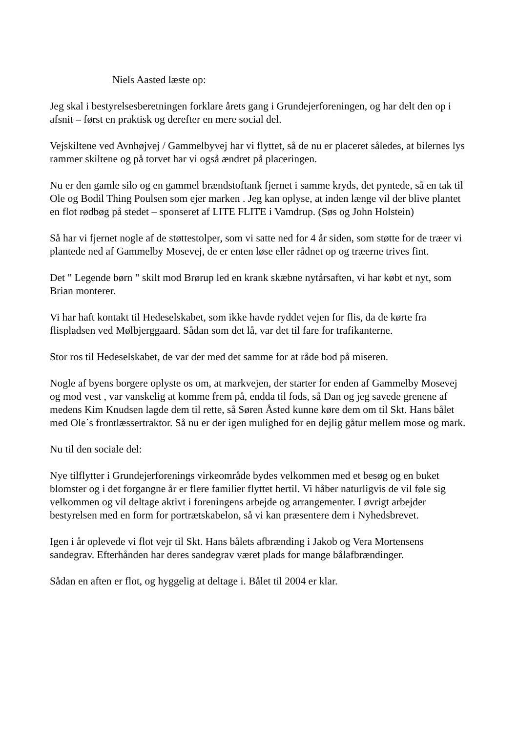Niels Aasted læste op:
Jeg skal i bestyrelsesberetningen forklare årets gang i Grundejerforeningen, og har delt den op i afsnit – først en praktisk og derefter en mere social del.
Vejskiltene ved Avnhøjvej / Gammelbyvej har vi flyttet, så de nu er placeret således, at bilernes lys rammer skiltene og på torvet har vi også ændret på placeringen.
Nu er den gamle silo og en gammel brændstoftank fjernet i samme kryds, det pyntede, så en tak til Ole og Bodil Thing Poulsen som ejer marken . Jeg kan oplyse, at inden længe vil der blive plantet en flot rødbøg på stedet – sponseret af LITE FLITE i Vamdrup. (Søs og John Holstein)
Så har vi fjernet nogle af de støttestolper, som vi satte ned for 4 år siden, som støtte for de træer vi plantede ned af Gammelby Mosevej, de er enten løse eller rådnet op og træerne trives fint.
Det " Legende børn " skilt mod Brørup led en krank skæbne nytårsaften, vi har købt et nyt, som Brian monterer.
Vi har haft kontakt til Hedeselskabet, som ikke havde ryddet vejen for flis, da de kørte fra flispladsen ved Mølbjerggaard. Sådan som det lå, var det til fare for trafikanterne.
Stor ros til Hedeselskabet, de var der med det samme for at råde bod på miseren.
Nogle af byens borgere oplyste os om, at markvejen, der starter for enden af Gammelby Mosevej og mod vest , var vanskelig at komme frem på, endda til fods, så Dan og jeg savede grenene af medens Kim Knudsen lagde dem til rette, så Søren Åsted kunne køre dem om til Skt. Hans bålet med Ole`s frontlæssertraktor. Så nu er der igen mulighed for en dejlig gåtur mellem mose og mark.
Nu til den sociale del:
Nye tilflytter i Grundejerforenings virkeområde bydes velkommen med et besøg og en buket blomster og i det forgangne år er flere familier flyttet hertil. Vi håber naturligvis de vil føle sig velkommen og vil deltage aktivt i foreningens arbejde og arrangementer. I øvrigt arbejder bestyrelsen med en form for portrætskabelon, så vi kan præsentere dem i Nyhedsbrevet.
Igen i år oplevede vi flot vejr til Skt. Hans bålets afbrænding i Jakob og Vera Mortensens sandegrav. Efterhånden har deres sandegrav været plads for mange bålafbrændinger.
Sådan en aften er flot, og hyggelig at deltage i. Bålet til 2004 er klar.